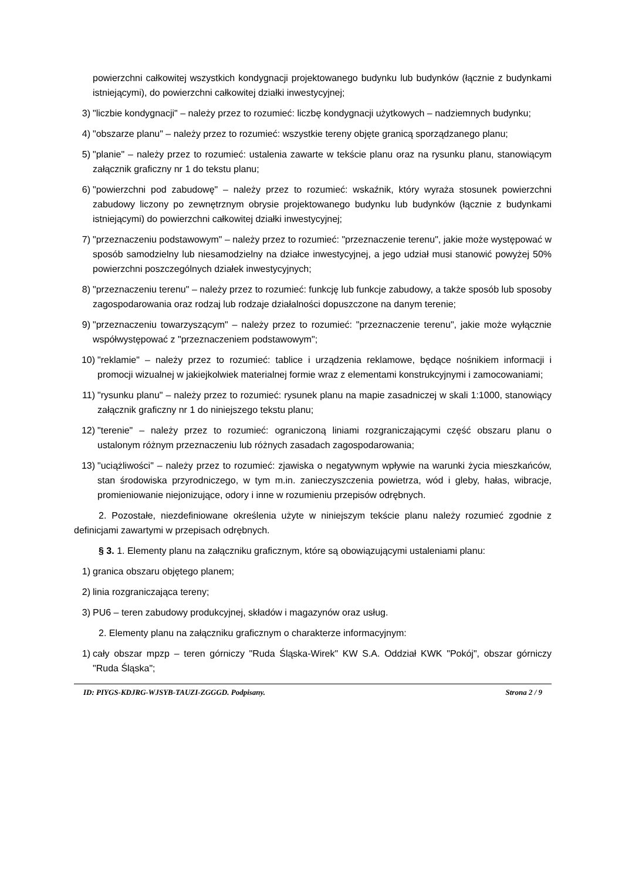powierzchni całkowitej wszystkich kondygnacji projektowanego budynku lub budynków (łącznie z budynkami istniejącymi), do powierzchni całkowitej działki inwestycyjnej;
3) "liczbie kondygnacji" – należy przez to rozumieć: liczbę kondygnacji użytkowych – nadziemnych budynku;
4) "obszarze planu" – należy przez to rozumieć: wszystkie tereny objęte granicą sporządzanego planu;
5) "planie" – należy przez to rozumieć: ustalenia zawarte w tekście planu oraz na rysunku planu, stanowiącym załącznik graficzny nr 1 do tekstu planu;
6) "powierzchni pod zabudowę" – należy przez to rozumieć: wskaźnik, który wyraża stosunek powierzchni zabudowy liczony po zewnętrznym obrysie projektowanego budynku lub budynków (łącznie z budynkami istniejącymi) do powierzchni całkowitej działki inwestycyjnej;
7) "przeznaczeniu podstawowym" – należy przez to rozumieć: "przeznaczenie terenu", jakie może występować w sposób samodzielny lub niesamodzielny na działce inwestycyjnej, a jego udział musi stanowić powyżej 50% powierzchni poszczególnych działek inwestycyjnych;
8) "przeznaczeniu terenu" – należy przez to rozumieć: funkcję lub funkcje zabudowy, a także sposób lub sposoby zagospodarowania oraz rodzaj lub rodzaje działalności dopuszczone na danym terenie;
9) "przeznaczeniu towarzyszącym" – należy przez to rozumieć: "przeznaczenie terenu", jakie może wyłącznie współwystępować z "przeznaczeniem podstawowym";
10) "reklamie" – należy przez to rozumieć: tablice i urządzenia reklamowe, będące nośnikiem informacji i promocji wizualnej w jakiejkolwiek materialnej formie wraz z elementami konstrukcyjnymi i zamocowaniami;
11) "rysunku planu" – należy przez to rozumieć: rysunek planu na mapie zasadniczej w skali 1:1000, stanowiący załącznik graficzny nr 1 do niniejszego tekstu planu;
12) "terenie" – należy przez to rozumieć: ograniczoną liniami rozgraniczającymi część obszaru planu o ustalonym różnym przeznaczeniu lub różnych zasadach zagospodarowania;
13) "uciążliwości" – należy przez to rozumieć: zjawiska o negatywnym wpływie na warunki życia mieszkańców, stan środowiska przyrodniczego, w tym m.in. zanieczyszczenia powietrza, wód i gleby, hałas, wibracje, promieniowanie niejonizujące, odory i inne w rozumieniu przepisów odrębnych.
2. Pozostałe, niezdefiniowane określenia użyte w niniejszym tekście planu należy rozumieć zgodnie z definicjami zawartymi w przepisach odrębnych.
§ 3. 1. Elementy planu na załączniku graficznym, które są obowiązującymi ustaleniami planu:
1) granica obszaru objętego planem;
2) linia rozgraniczająca tereny;
3) PU6 – teren zabudowy produkcyjnej, składów i magazynów oraz usług.
2. Elementy planu na załączniku graficznym o charakterze informacyjnym:
1) cały obszar mpzp – teren górniczy "Ruda Śląska-Wirek" KW S.A. Oddział KWK "Pokój", obszar górniczy "Ruda Śląska";
ID: PIYGS-KDJRG-WJSYB-TAUZI-ZGGGD. Podpisany. Strona 2 / 9